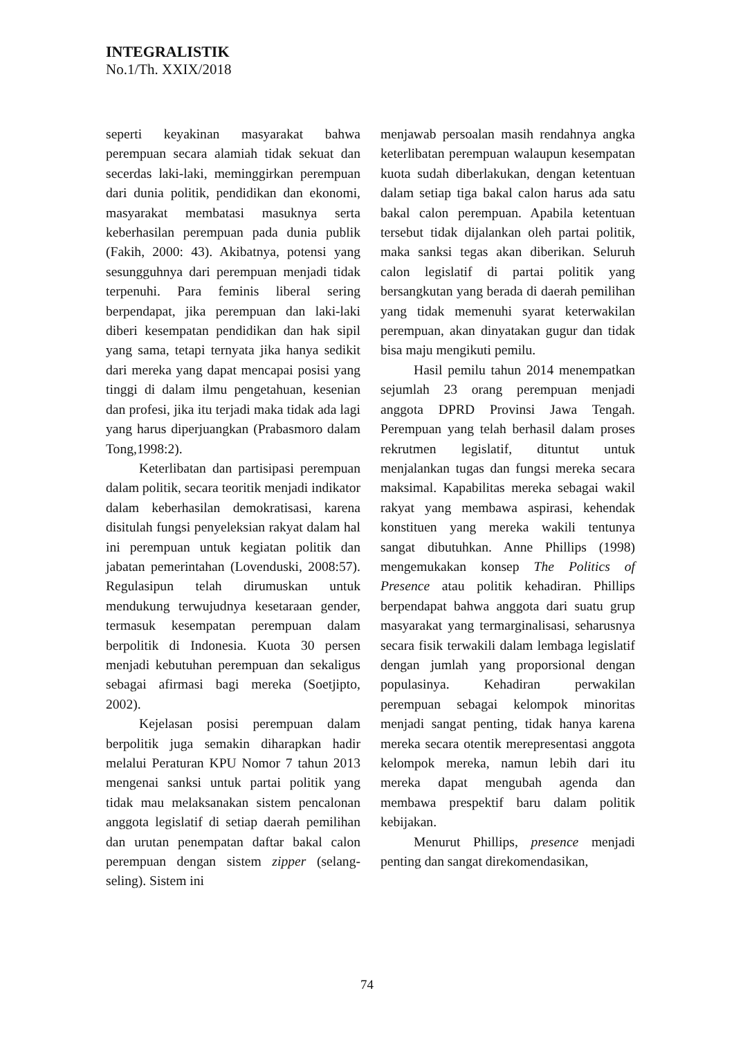INTEGRALISTIK
No.1/Th. XXIX/2018
seperti keyakinan masyarakat bahwa perempuan secara alamiah tidak sekuat dan secerdas laki-laki, meminggirkan perempuan dari dunia politik, pendidikan dan ekonomi, masyarakat membatasi masuknya serta keberhasilan perempuan pada dunia publik (Fakih, 2000: 43). Akibatnya, potensi yang sesungguhnya dari perempuan menjadi tidak terpenuhi. Para feminis liberal sering berpendapat, jika perempuan dan laki-laki diberi kesempatan pendidikan dan hak sipil yang sama, tetapi ternyata jika hanya sedikit dari mereka yang dapat mencapai posisi yang tinggi di dalam ilmu pengetahuan, kesenian dan profesi, jika itu terjadi maka tidak ada lagi yang harus diperjuangkan (Prabasmoro dalam Tong,1998:2).
Keterlibatan dan partisipasi perempuan dalam politik, secara teoritik menjadi indikator dalam keberhasilan demokratisasi, karena disitulah fungsi penyeleksian rakyat dalam hal ini perempuan untuk kegiatan politik dan jabatan pemerintahan (Lovenduski, 2008:57). Regulasipun telah dirumuskan untuk mendukung terwujudnya kesetaraan gender, termasuk kesempatan perempuan dalam berpolitik di Indonesia. Kuota 30 persen menjadi kebutuhan perempuan dan sekaligus sebagai afirmasi bagi mereka (Soetjipto, 2002).
Kejelasan posisi perempuan dalam berpolitik juga semakin diharapkan hadir melalui Peraturan KPU Nomor 7 tahun 2013 mengenai sanksi untuk partai politik yang tidak mau melaksanakan sistem pencalonan anggota legislatif di setiap daerah pemilihan dan urutan penempatan daftar bakal calon perempuan dengan sistem zipper (selang-seling). Sistem ini
menjawab persoalan masih rendahnya angka keterlibatan perempuan walaupun kesempatan kuota sudah diberlakukan, dengan ketentuan dalam setiap tiga bakal calon harus ada satu bakal calon perempuan. Apabila ketentuan tersebut tidak dijalankan oleh partai politik, maka sanksi tegas akan diberikan. Seluruh calon legislatif di partai politik yang bersangkutan yang berada di daerah pemilihan yang tidak memenuhi syarat keterwakilan perempuan, akan dinyatakan gugur dan tidak bisa maju mengikuti pemilu.
Hasil pemilu tahun 2014 menempatkan sejumlah 23 orang perempuan menjadi anggota DPRD Provinsi Jawa Tengah. Perempuan yang telah berhasil dalam proses rekrutmen legislatif, dituntut untuk menjalankan tugas dan fungsi mereka secara maksimal. Kapabilitas mereka sebagai wakil rakyat yang membawa aspirasi, kehendak konstituen yang mereka wakili tentunya sangat dibutuhkan. Anne Phillips (1998) mengemukakan konsep The Politics of Presence atau politik kehadiran. Phillips berpendapat bahwa anggota dari suatu grup masyarakat yang termarginalisasi, seharusnya secara fisik terwakili dalam lembaga legislatif dengan jumlah yang proporsional dengan populasinya. Kehadiran perwakilan perempuan sebagai kelompok minoritas menjadi sangat penting, tidak hanya karena mereka secara otentik merepresentasi anggota kelompok mereka, namun lebih dari itu mereka dapat mengubah agenda dan membawa prespektif baru dalam politik kebijakan.
Menurut Phillips, presence menjadi penting dan sangat direkomendasikan,
74